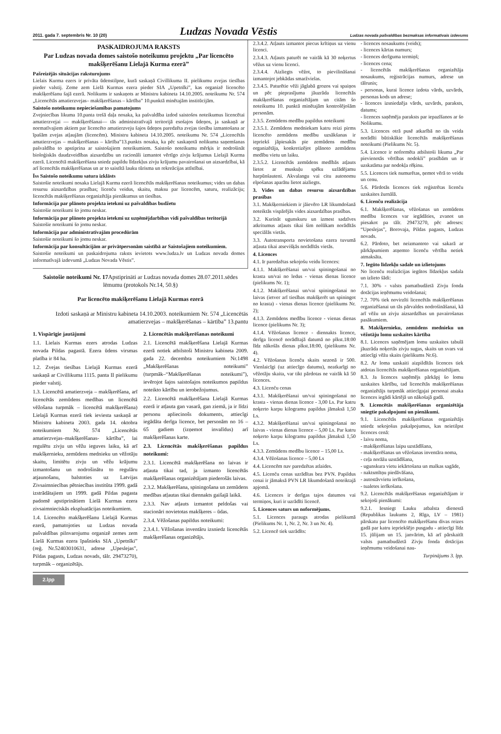2011. gada 7. septembris Nr. 10 (20) Ludzas Novada Vēstis Ludzas novada pašvaldības bezmaksas informatīvais izdevums
PASKAIDROJUMA RAKSTS
Par Ludzas novada domes saistošo noteikumu projektu „Par licencēto makšķerēšanu Lielajā Kurma ezerā”
Pašreizējās situācijas raksturojums
Lielais Kurma ezers ir privāta ūdenstilpne, kurā saskaņā Civillikuma II. pielikumu zvejas tiesības pieder valstij. Zeme zem Lielā Kurmas ezera pieder SIA „Upetnīki”, kas organizē licencēto makšķerēšanu šajā ezerā. Nolikums ir saskaņots ar Ministru kabineta 14.10.2005. noteikumu Nr. 574 „Licencētās amatierzvejas– makšķerēšanas – kārtība” 10.punktā minētajām institūcijām.
Saistošo noteikumu nepieciešamības pamatojums
Zvejniecības likuma 10.panta trešā daļa nosaka, ka pašvaldība izdod saistošos noteikumus licencētai amatierzvejai — makšķerēšanai— tās administratīvajā teritorijā esošajos ūdeņos, ja saskaņā ar normatīvajiem aktiem par licencēto amatierzveju šajos ūdeņos paredzēta zvejas tiesību izmantošana ar īpašām zvejas atļaujām (licencēm). Ministru kabineta 14.10.2005. noteikumu Nr. 574 „Licencētās amatierzvejas – makšķerēšanas – kārtība”13.punkts nosaka, ka pēc saskaņotā nolikuma saņemšanas pašvaldība to apstiprina ar saistošajiem noteikumiem. Saistošo noteikumu mērķis ir nodrošināt bioloģiskās daudzveidības aizsardzību un racionāli izmantot vērtīgo zivju krājumus Lielajā Kurma ezerā. Licencētā makšķerēšana sniedz papildu līdzekļus zivju krājumu pavairošanai un aizsardzībai, kā arī licencētās makšķerēšanas un ar to saistītā lauku tūrisma un rekreācijas attīstībai.
Īss Saistošo noteikumu satura izklāsts
Saistošie noteikumi nosaka Lielajā Kurma ezerā licencētās makšķerēšanas noteikumus; vides un dabas resursu aizsardzības prasības; licenču veidus, skaitu, maksu par licencēm, saturu, realizāciju; licencētās makšķerēšanas organizētāja pienākumus un tiesības.
Informācija par plānoto projekta ietekmi uz pašvaldības budžetu
Saistošie noteikumi šo jomu neskar.
Informācija par plānoto projekta ietekmi uz uzņēmējdarbības vidi pašvaldības teritorijā
Saistošie noteikumi šo jomu neskar.
Informācija par administratīvajām procedūrām
Saistošie noteikumi šo jomu neskar.
Informācija par konsultācijām ar privātpersonām saistībā ar Saistošajiem noteikumiem.
Saistošie noteikumi un paskaidrojuma raksts ievietots www.ludza.lv un Ludzas novada domes informatīvajā izdevumā „Ludzas Novada Vēstis”.
Saistošie noteikumi Nr. 17 Apstiprināti ar Ludzas novada domes 28.07.2011.sēdes lēmumu (protokols Nr.14, 50.§)
Par licencēto makšķerēšanu Lielajā Kurmas ezerā
Izdoti saskaņā ar Ministru kabineta 14.10.2003. noteikumiem Nr. 574 „Licencētās amatierzvejas – makšķerēšanas – kārtība” 13.pantu
1. Vispārīgie jautājumi
1.1. Lielais Kurmas ezers atrodas Ludzas novada Pildas pagastā. Ezera ūdens virsmas platība ir 84 ha.
1.2. Zvejas tiesības Lielajā Kurmas ezerā saskaņā ar Civillikuma 1115. panta II pielikumu pieder valstij.
1.3. Licencētā amatierzveja – makšķerēšana, arī licencētās zemūdens medības un licencētā vēžošana turpmāk – licencētā makšķerēšana) Lielajā Kurmas ezerā tiek ieviesta saskaņā ar Ministru kabineta 2003. gada 14. oktobra noteikumiem Nr. 574 „Licencētās amatierzvejas–makšķerēšanas- kārtība”, lai regulētu zivju un vēžu ieguves laiku, kā arī makšķernieku, zemūdens mednieku un vēžotāju skaitu, limitētu zivju un vēžu krājumu izmantošanu un nodrošinātu to regulāru atjaunošanu, balstoties uz Latvijas Zivsaimniecības pētniecības institūta 1999. gadā izstrādātajiem un 1999. gadā Pildas pagasta padomē apstiprinātiem Lielā Kurmas ezera zivsaimnieciskās ekspluatācijas noteikumiem.
1.4. Licencēto makšķerēšanu Lielajā Kurmas ezerā, pamatojoties uz Ludzas novada pašvaldības pilnvarojumu organizē zemes zem Lielā Kurmas ezera īpašnieks SIA „Upetnīki” (reģ. Nr.52403010631, adrese „Upeslejas”, Pildas pagasts, Ludzas novads, tālr. 29473270), turpmāk – organizētājs.
2. Licencētās makšķerēšanas noteikumi
2.1. Licencētā makšķerēšana Lielajā Kurmas ezerā notiek atbilstoši Ministru kabineta 2009. gada 22. decembra noteikumiem Nr.1498 „Makšķerēšanas noteikumi” (turpmāk–“Makšķerēšanas noteikumi”), ievērojot šajos saistošajos noteikumos papildus noteikto kārtību un ierobežojumus.
2.2. Licencētā makšķerēšana Lielajā Kurmas ezerā ir atļauta gan vasarā, gan ziemā, ja ir līdzi personu apliecinošs dokuments, attiecīgi iegādāta derīga licence, bet personām no 16 – 65 gadiem (izņemot invalīdus) arī makšķerēšanas karte.
2.3. Licencētās makšķerēšanas papildus noteikumi:
2.3.1. Licencētā makšķerēšana no laivas ir atļauta tikai tad, ja izmanto licencētās makšķerēšanas organizētājam piederošās laivas.
2.3.2. Makšķerēšana, spiningošana un zemūdens medības atļautas tikai diennakts gaišajā laikā.
2.3.3. Nav atļauts izmantot peldošas vai stacionāri novietotas makšķeres – ūdas.
2.3.4. Vēžošanas papildus noteikumi:
2.3.4.1. Vēžošanas inventāru izsniedz licencētās makšķerēšanas organizētājs.
2.3.4.2. Atļauts izmantot piecus krītiņus uz vienu licenci.
2.3.4.3. Atļauts paturēt ne vairāk kā 30 noķertus vēžus uz vienu licenci.
2.3.4.4. Aizliegts vēžot, to pievilināšanai izmantojot jebkādas smaržvielas.
2.3.4.5. Paturētie vēži jāglabā grozos vai spaiņos un pēc pieprasījuma jāuzrāda licencētās makšķerēšanas organizētājam un citām šo noteikumu 10. punktā minētajām kontrolējošām personām.
2.3.5. Zemūdens medību papildus noteikumi
2.3.5.1. Zemūdens medniekam katru reizi pirms licencēto zemūdens medību uzsākšanas ir iepriekš jāpiesakās pie zemūdens medību organizētāja, konkretizējot plānoto zemūdens medību vietu un laiku.
2.3.5.2. Licencētās zemūdens medībās atļauts lietot ar muskuļu spēku uzlādējamu harpūnšauteni. Akvalangu vai citu autonomu elpošanas aparātu lietot aizliegts.
3. Vides un dabas resursu aizsardzības prasības
3.1. Makšķerniekiem ir jāievēro LR likumdošanā noteiktās vispārējās vides aizsardzības prasības.
3.2. Kurināt ugunskuru un izmest sadzīves atkritumus atļauts tikai šim nolūkam norādītās speciālās vietās.
3.3. Autotransporta novietošana ezera tuvumā atļauta tikai atsevišķās norādītās vietās.
4. Licences
4.1. Ir paredzētas sekojošu veidu licences:
4.1.1. Makšķerēšanai un/vai spiningošanai no krasta un/vai no ledus - vienas dienas licence (pielikums Nr. 1);
4.1.2. Makšķerēšanai un/vai spiningošanai no laivas (ietver arī tiesības makšķerēt un spiningot no krasta) - vienas dienas licence (pielikums Nr. 2);
4.1.3. Zemūdens medību licence - vienas dienas licence (pielikums Nr. 3);
4.1.4. Vēžošanas licence - diennakts licence, derīga licencē norādītajā datumā no plkst.18:00 līdz nākošās dienas plkst.18:00, (pielikums Nr. 4).
4.2. Vēžošanas licenču skaits sezonā ir 500. Vienlaicīgi (uz attiecīgo datumu), neatkarīgi no vēžotāju skaita, var tikt pārdotas ne vairāk kā 50 licences.
4.3. Licenču cenas
4.3.1. Makšķerēšanai un/vai spiningošanai no krasta - vienas dienas licence - 3,00 Ls. Par katru noķerto karpu kilogramu papildus jāmaksā 1,50 Ls.
4.3.2. Makšķerēšanai un/vai spiningošanai no laivas - vienas dienas licence – 5,00 Ls. Par katru noķerto karpu kilogramu papildus jāmaksā 1,50 Ls.
4.3.3. Zemūdens medību licence – 15,00 Ls.
4.3.4. Vēžošanas licence – 5,00 Ls
4.4. Licencēm nav paredzētas atlaides.
4.5. Licenču cenas uzrādītas bez PVN. Papildus cenai ir jāmaksā PVN LR likumdošanā noteiktajā apjomā.
4.6. Licences ir derīgas tajos datumos vai termiņos, kuri ir uzrādīti licencē.
5. Licences saturs un noformējums.
5.1. Licences paraugs atrodas pielikumā (Pielikums Nr. 1, Nr. 2, Nr. 3 un Nr. 4).
5.2. Licencē tiek uzrādīts:
- licences nosaukums (veids);
- licences kārtas numurs;
- licences derīguma termiņš;
- licences cena;
- licencētās makšķerēšanas organizētāja nosaukums, reģistrācijas numurs, adrese un tālrunis;
- personas, kurai licence izdota vārds, uzvārds, personas kods un adrese;
- licences izsniedzēja vārds, uzvārds, paraksts, datums;
- licences saņēmēja paraksts par iepazīšanos ar šo Nolikumu.
5.3. Licences otrā pusē atkarībā no tās veida norādīti būtiskākie licencētās makšķerēšanas noteikumi (Pielikums Nr. 5).
5.4. Licence ir noformēta atbilstoši likuma „Par pievienotās vērtības nodokli” prasībām un ir uzskatāma par nodokļa rēķinu.
5.5. Licences tiek numurētas, ņemot vērā to veidu un cenu.
5.6. Pārdotās licences tiek reģistrētas licenču uzskaites žurnālā.
6. Licenču realizācija
6.1. Makšķerēšanas, vēžošanas un zemūdens medību licences var iegādāties, zvanot un piesakot pa tālr. 29473270, pēc adreses: “Upeslejas”, Borovaja, Pildas pagasts, Ludzas novads.
6.2. Pārdoto, bet neizmantoto vai sakarā ar pārkāpumiem atņemto licenču vērtība netiek atmaksāta.
7. Iegūto līdzekļu sadale un izlietojums
No licenču realizācijas iegūtos līdzekļus sadala un izlieto šādi:
7.1. 30% - valsts pamatbudžetā Zivju fonda dotācijas ieņēmumu veidošanai;
7.2. 70% tiek novirzīti licencētās makšķerēšanas organizēšanai un tās pārvaldes nodrošināšanai, kā arī vēžu un zivju aizsardzības un pavairošanas pasākumiem.
8. Makšķernieku, zemūdens mednieku un vēžotāju lomu uzskaites kārtība
8.1. Licences saņēmējam lomu uzskaites tabulā jāuzrāda noķertās zivju sugas, skaits un svars vai attiecīgi vēžu skaits (pielikums Nr.6).
8.2. Ar loma uzskaiti aizpildītās licences tiek atdotas licencētās makšķerēšanas organizētājam.
8.3. Ja licences saņēmējs pārkāpj šo lomu uzskaites kārtību, tad licencētās makšķerēšanas organizētājs turpmāk attiecīgajai personai atsaka licences iegādi kārtējā un nākošajā gadā.
9. Licencētās makšķerēšanas organizētāja sniegtie pakalpojumi un pienākumi.
9.1. Licencētās makšķerēšanas organizētājs sniedz sekojošus pakalpojumus, kas neietilpst licences cenā:
- laivu noma,
- makšķerēšanas laipu uzstādīšana,
- makšķerēšanas un vēžošanas inventāra noma,
- ceļa norāžu uzstādīšana,
- ugunskura vietu iekārtošana un malkas sagāde,
- naktsmītņu piedāvāšana,
- autostāvvietu ierīkošana,
- tualetes ierīkošana.
9.2. Licencētās makšķerēšanas organizētājam ir sekojoši pienākumi:
9.2.1. Iesniegt Lauku atbalsta dienestā (Republikas laukums 2, Rīga, LV – 1981) pārskatu par licencēto makšķerēšanu divas reizes gadā par katru iepriekšējo pusgadu - attiecīgi līdz 15. jūlijam un 15. janvārim, kā arī pārskaitīt valsts pamatbudžetā Zivju fonda dotācijas ieņēmumu veidošanai nau-
Turpinājums 3. lpp.
2.lpp